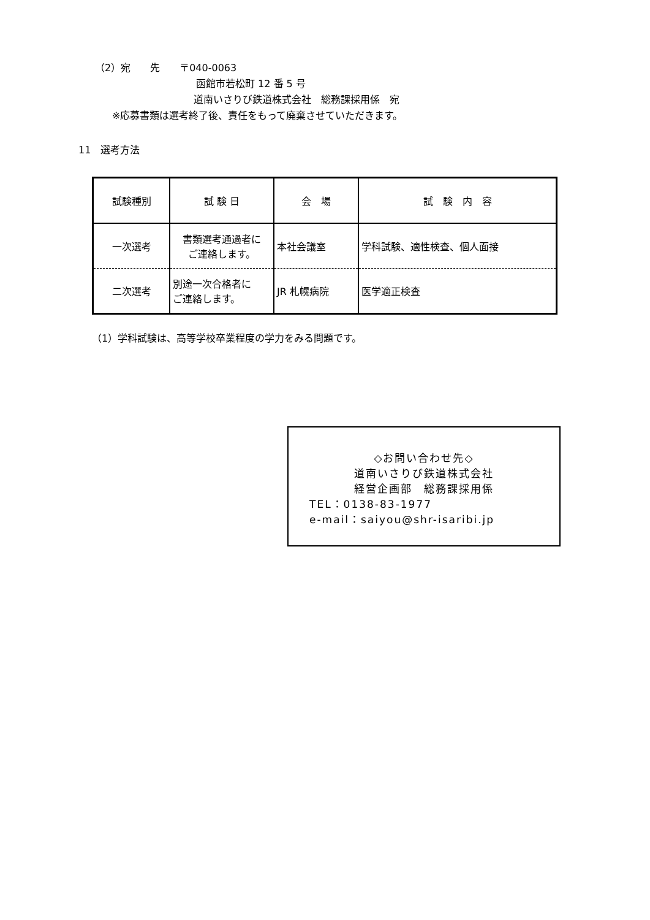（2）宛　　先　　〒040-0063
函館市若松町 12 番 5 号
道南いさりび鉄道株式会社　総務課採用係　宛
※応募書類は選考終了後、責任をもって廃棄させていただきます。
11　選考方法
| 試験種別 | 試 験 日 | 会 場 | 試 験 内 容 |
| 一次選考 | 書類選考通過者に ご連絡します。 | 本社会議室 | 学科試験、適性検査、個人面接 |
| 二次選考 | 別途一次合格者に ご連絡します。 | JR 札幌病院 | 医学適正検査 |
（1）学科試験は、高等学校卒業程度の学力をみる問題です。
◇お問い合わせ先◇
道南いさりび鉄道株式会社
経営企画部　総務課採用係
TEL：0138-83-1977
e-mail：saiyou@shr-isaribi.jp